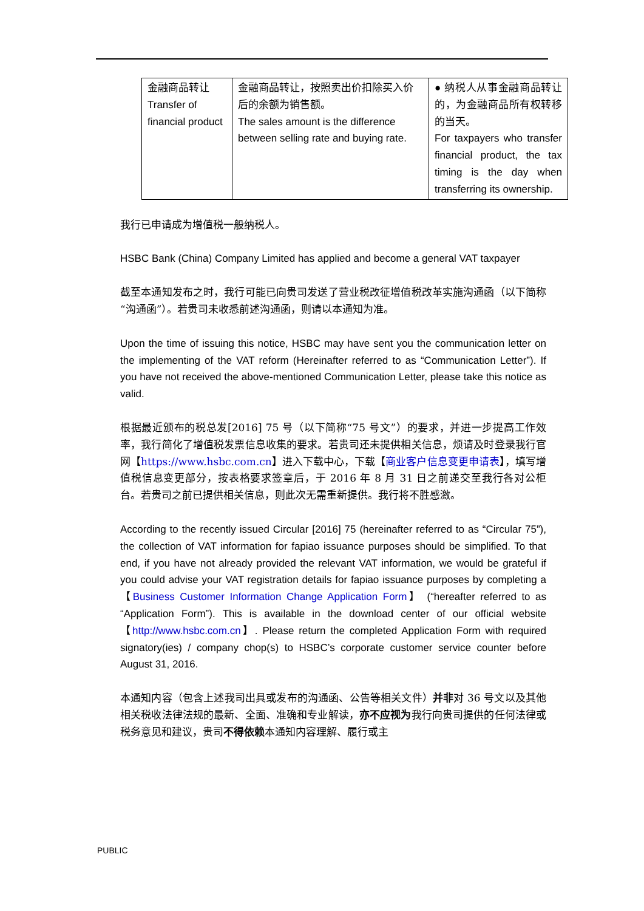| 金融商品转让 Transfer of financial product | 金融商品转让，按照卖出价扣除买入价后的余额为销售额。 The sales amount is the difference between selling rate and buying rate. | ● 纳税人从事金融商品转让的，为金融商品所有权转移的当天。 For taxpayers who transfer financial product, the tax timing is the day when transferring its ownership. |
我行已申请成为增值税一般纳税人。
HSBC Bank (China) Company Limited has applied and become a general VAT taxpayer
截至本通知发布之时，我行可能已向贵司发送了营业税改征增值税改革实施沟通函（以下简称“沟通函”）。若贵司未收悉前述沟通函，则请以本通知为准。
Upon the time of issuing this notice, HSBC may have sent you the communication letter on the implementing of the VAT reform (Hereinafter referred to as “Communication Letter”). If you have not received the above-mentioned Communication Letter, please take this notice as valid.
根据最近颁布的税总发[2016] 75 号（以下简称“75 号文”）的要求，并进一步提高工作效率，我行简化了增值税发票信息收集的要求。若贵司还未提供相关信息，烦请及时登录我行官网【https://www.hsbc.com.cn】进入下载中心，下载【商业客户信息变更申请表】，填写增值税信息变更部分，按表格要求签章后，于 2016 年 8 月 31 日之前递交至我行各对公柜台。若贵司之前已提供相关信息，则此次无需重新提供。我行将不胜感激。
According to the recently issued Circular [2016] 75 (hereinafter referred to as “Circular 75”), the collection of VAT information for fapiao issuance purposes should be simplified. To that end, if you have not already provided the relevant VAT information, we would be grateful if you could advise your VAT registration details for fapiao issuance purposes by completing a 【Business Customer Information Change Application Form】 (“hereafter referred to as “Application Form”). This is available in the download center of our official website 【http://www.hsbc.com.cn】. Please return the completed Application Form with required signatory(ies) / company chop(s) to HSBC’s corporate customer service counter before August 31, 2016.
本通知内容（包含上述我司出具或发布的沟通函、公告等相关文件）并非对 36 号文以及其他相关税收法律法规的最新、全面、准确和专业解读，亦不应视为我行向贵司提供的任何法律或税务意见和建议，贵司不得依赖本通知内容理解、履行或主
PUBLIC